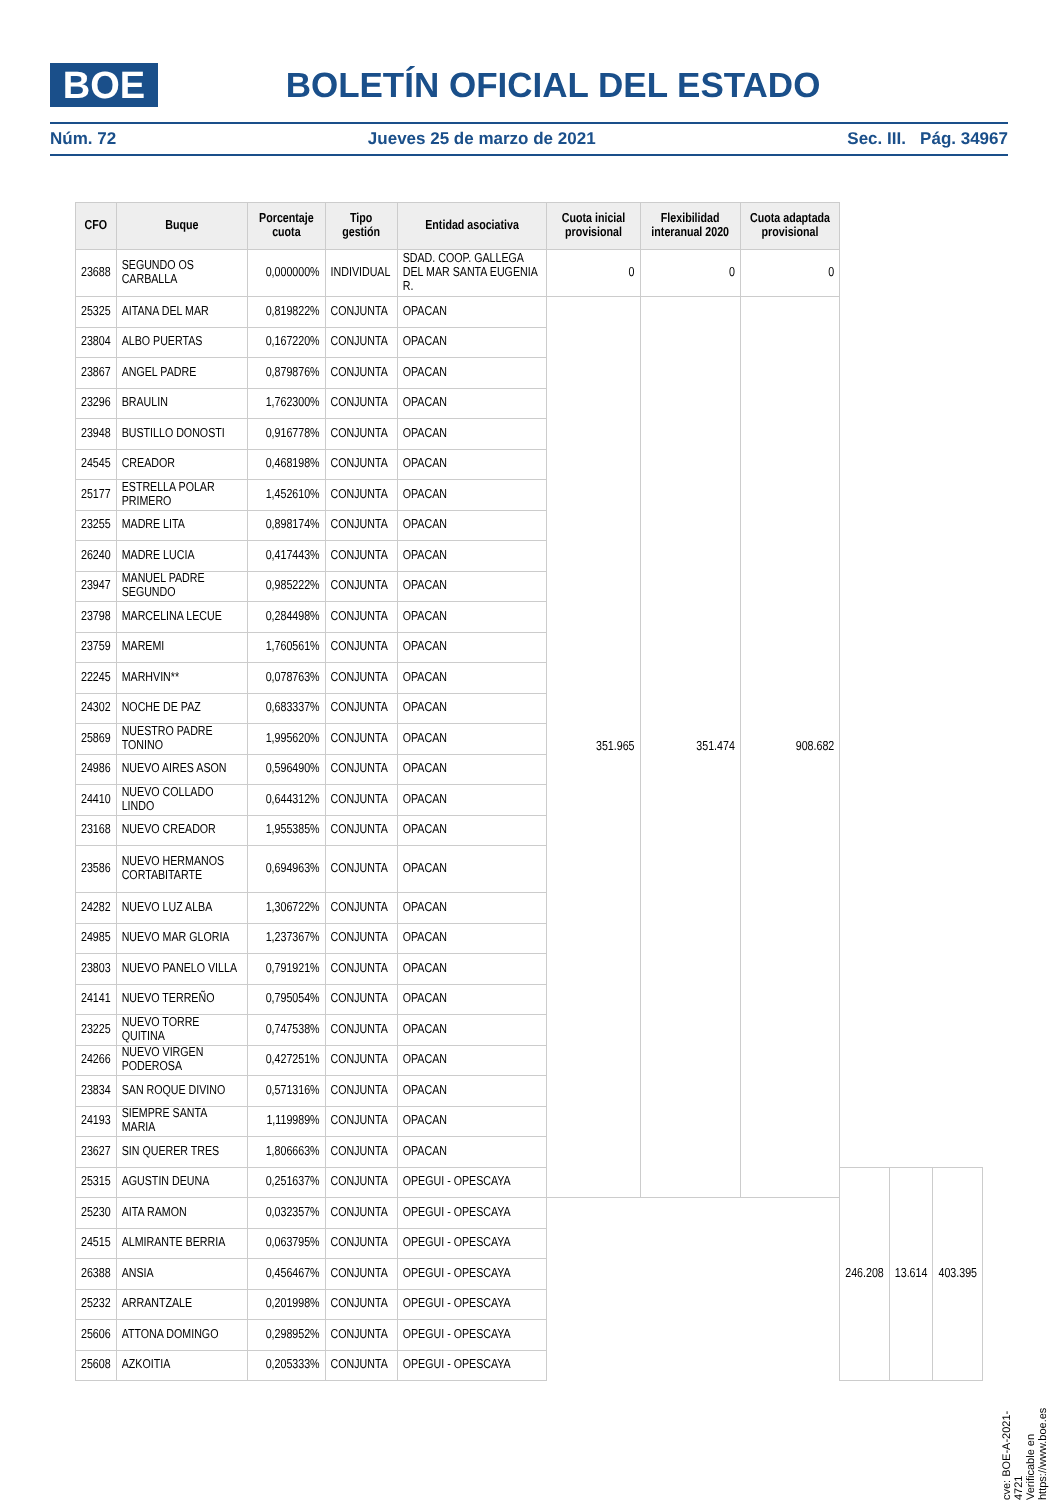BOE
BOLETÍN OFICIAL DEL ESTADO
Núm. 72 Jueves 25 de marzo de 2021 Sec. III. Pág. 34967
| CFO | Buque | Porcentaje cuota | Tipo gestión | Entidad asociativa | Cuota inicial provisional | Flexibilidad interanual 2020 | Cuota adaptada provisional | | | |
| --- | --- | --- | --- | --- | --- | --- | --- | --- | --- | --- |
| 23688 | SEGUNDO OS CARBALLA | 0,000000% | INDIVIDUAL | SDAD. COOP. GALLEGA DEL MAR SANTA EUGENIA R. | 0 | 0 | 0 | | | |
| 25325 | AITANA DEL MAR | 0,819822% | CONJUNTA | OPACAN | 351.965 | 351.474 | 908.682 | | | |
| 23804 | ALBO PUERTAS | 0,167220% | CONJUNTA | OPACAN | | | | | | |
| 23867 | ANGEL PADRE | 0,879876% | CONJUNTA | OPACAN | | | | | | |
| 23296 | BRAULIN | 1,762300% | CONJUNTA | OPACAN | | | | | | |
| 23948 | BUSTILLO DONOSTI | 0,916778% | CONJUNTA | OPACAN | | | | | | |
| 24545 | CREADOR | 0,468198% | CONJUNTA | OPACAN | | | | | | |
| 25177 | ESTRELLA POLAR PRIMERO | 1,452610% | CONJUNTA | OPACAN | | | | | | |
| 23255 | MADRE LITA | 0,898174% | CONJUNTA | OPACAN | | | | | | |
| 26240 | MADRE LUCIA | 0,417443% | CONJUNTA | OPACAN | | | | | | |
| 23947 | MANUEL PADRE SEGUNDO | 0,985222% | CONJUNTA | OPACAN | | | | | | |
| 23798 | MARCELINA LECUE | 0,284498% | CONJUNTA | OPACAN | | | | | | |
| 23759 | MAREMI | 1,760561% | CONJUNTA | OPACAN | | | | | | |
| 22245 | MARHVIN** | 0,078763% | CONJUNTA | OPACAN | | | | | | |
| 24302 | NOCHE DE PAZ | 0,683337% | CONJUNTA | OPACAN | | | | | | |
| 25869 | NUESTRO PADRE TONINO | 1,995620% | CONJUNTA | OPACAN | | | | | | |
| 24986 | NUEVO AIRES ASON | 0,596490% | CONJUNTA | OPACAN | | | | | | |
| 24410 | NUEVO COLLADO LINDO | 0,644312% | CONJUNTA | OPACAN | | | | | | |
| 23168 | NUEVO CREADOR | 1,955385% | CONJUNTA | OPACAN | | | | | | |
| 23586 | NUEVO HERMANOS CORTABITARTE | 0,694963% | CONJUNTA | OPACAN | | | | | | |
| 24282 | NUEVO LUZ ALBA | 1,306722% | CONJUNTA | OPACAN | | | | | | |
| 24985 | NUEVO MAR GLORIA | 1,237367% | CONJUNTA | OPACAN | | | | | | |
| 23803 | NUEVO PANELO VILLA | 0,791921% | CONJUNTA | OPACAN | | | | | | |
| 24141 | NUEVO TERREÑO | 0,795054% | CONJUNTA | OPACAN | | | | | | |
| 23225 | NUEVO TORRE QUITINA | 0,747538% | CONJUNTA | OPACAN | | | | | | |
| 24266 | NUEVO VIRGEN PODEROSA | 0,427251% | CONJUNTA | OPACAN | | | | | | |
| 23834 | SAN ROQUE DIVINO | 0,571316% | CONJUNTA | OPACAN | | | | | | |
| 24193 | SIEMPRE SANTA MARIA | 1,119989% | CONJUNTA | OPACAN | | | | | | |
| 23627 | SIN QUERER TRES | 1,806663% | CONJUNTA | OPACAN | | | | | | |
| 25315 | AGUSTIN DEUNA | 0,251637% | CONJUNTA | OPEGUI - OPESCAYA | | | | 246.208 | 13.614 | 403.395 |
| 25230 | AITA RAMON | 0,032357% | CONJUNTA | OPEGUI - OPESCAYA | | | | | | |
| 24515 | ALMIRANTE BERRIA | 0,063795% | CONJUNTA | OPEGUI - OPESCAYA | | | | | | |
| 26388 | ANSIA | 0,456467% | CONJUNTA | OPEGUI - OPESCAYA | | | | | | |
| 25232 | ARRANTZALE | 0,201998% | CONJUNTA | OPEGUI - OPESCAYA | | | | | | |
| 25606 | ATTONA DOMINGO | 0,298952% | CONJUNTA | OPEGUI - OPESCAYA | | | | | | |
| 25608 | AZKOITIA | 0,205333% | CONJUNTA | OPEGUI - OPESCAYA | | | | | | |
cve: BOE-A-2021-4721
Verificable en https://www.boe.es